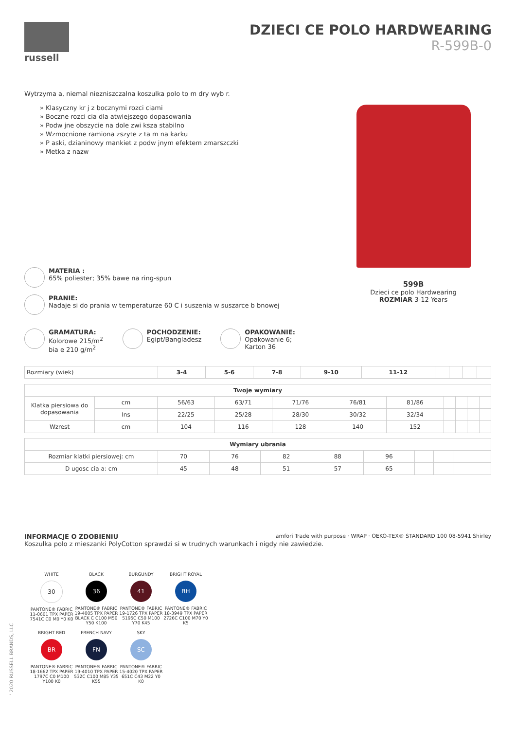russell
DZIECI CE POLO HARDWEARING
R-599B-0
Wytrzyma a, niemal niezniszczalna koszulka polo to m dry wyb r.
» Klasyczny kr j z bocznymi rozci ciami
» Boczne rozci cia dla atwiejszego dopasowania
» Podw jne obszycie na dole zwi ksza stabilno
» Wzmocnione ramiona zszyte z ta m na karku
» P aski, dzianinowy mankiet z podw jnym efektem zmarszczki
» Metka z nazw
599B
Dzieci ce polo Hardwearing
ROZMIAR 3-12 Years
MATERIA :
65% poliester; 35% bawe na ring-spun
PRANIE:
Nadaje si do prania w temperaturze 60 C i suszenia w suszarce b bnowej
GRAMATURA:
Kolorowe 215/m<sup>2</sup>
bia e 210 g/m<sup>2</sup>
POCHODZENIE:
Egipt/Bangladesz
OPAKOWANIE:
Opakowanie 6;
Karton 36
| Rozmiary (wiek) | 3-4 | 5-6 | 7-8 | 9-10 | 11-12 | | | | |
| Twoje wymiary | | | | | | | | | | |
| --- | --- | --- | --- | --- | --- | --- | --- | --- | --- | --- |
| Klatka piersiowa do dopasowania | cm | 56/63 | 63/71 | 71/76 | 76/81 | 81/86 | | | | |
| | Ins | 22/25 | 25/28 | 28/30 | 30/32 | 32/34 | | | | |
| Wzrest | cm | 104 | 116 | 128 | 140 | 152 | | | | |
| Wymiary ubrania | | | | | | | | | |
| --- | --- | --- | --- | --- | --- | --- | --- | --- | --- |
| Rozmiar klatki piersiowej: cm | 70 | 76 | 82 | 88 | 96 | | | | |
| D ugosc cia a: cm | 45 | 48 | 51 | 57 | 65 | | | | |
amfori Trade with purpose · WRAP · OEKO-TEX® STANDARD 100 08-5941 Shirley
INFORMACJE O ZDOBIENIU
Koszulka polo z mieszanki PolyCotton sprawdzi si w trudnych warunkach i nigdy nie zawiedzie.
WHITE
30
PANTONE® FABRIC 11-0601 TPX PAPER 7541C C0 M0 Y0 K0
BLACK
36
PANTONE® FABRIC 19-4005 TPX PAPER BLACK C C100 M50 Y50 K100
BURGUNDY
41
PANTONE® FABRIC 19-1726 TPX PAPER 5195C C50 M100 Y70 K45
BRIGHT ROYAL
BH
PANTONE® FABRIC 18-3949 TPX PAPER 2726C C100 M70 Y0 K5
BRIGHT RED
BR
PANTONE® FABRIC 18-1662 TPX PAPER 1797C C0 M100 Y100 K0
FRENCH NAVY
FN
PANTONE® FABRIC 19-4010 TPX PAPER 532C C100 M85 Y35 K55
SKY
SC
PANTONE® FABRIC 15-4020 TPX PAPER 651C C43 M22 Y0 K0
' 2020 RUSSELL BRANDS, LLC